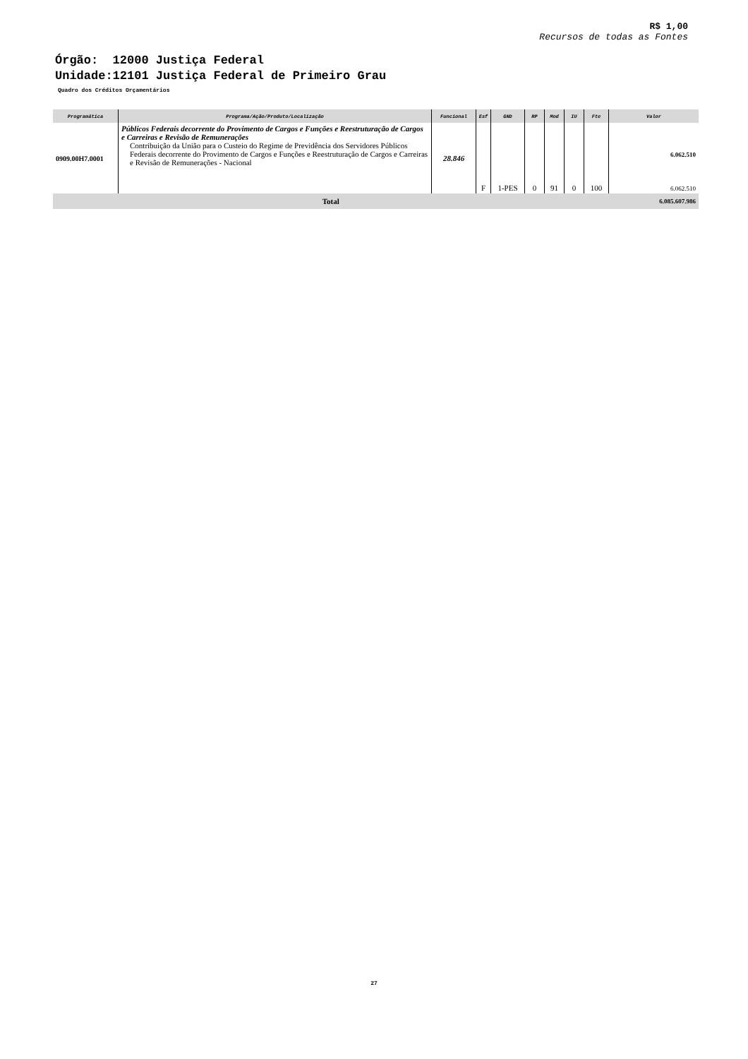R$ 1,00
Recursos de todas as Fontes
Órgão: 12000 Justiça Federal
Unidade:12101 Justiça Federal de Primeiro Grau
Quadro dos Créditos Orçamentários
| Programática | Programa/Ação/Produto/Localização | Funcional | Esf | GND | RP | Mod | IU | Fte | Valor |
| --- | --- | --- | --- | --- | --- | --- | --- | --- | --- |
| 0909.00H7.0001 | Públicos Federais decorrente do Provimento de Cargos e Funções e Reestruturação de Cargos e Carreiras e Revisão de Remunerações Contribuição da União para o Custeio do Regime de Previdência dos Servidores Públicos Federais decorrente do Provimento de Cargos e Funções e Reestruturação de Cargos e Carreiras e Revisão de Remunerações - Nacional | 28.846 | F | 1-PES | 0 | 91 | 0 | 100 | 6.062.510 6.062.510 |
| Total | | | | | | | | | 6.085.607.986 |
27